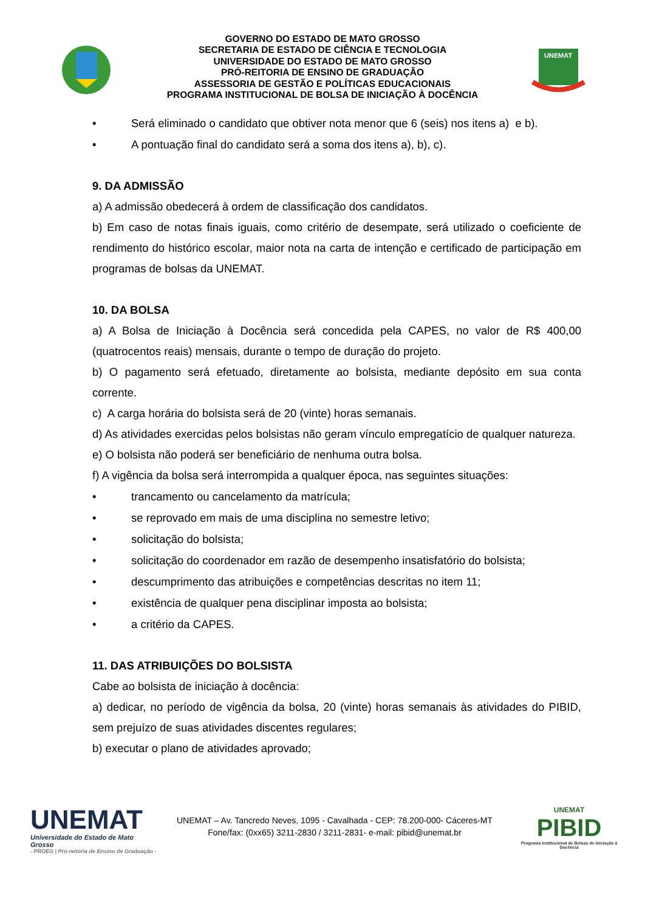GOVERNO DO ESTADO DE MATO GROSSO
SECRETARIA DE ESTADO DE CIÊNCIA E TECNOLOGIA
UNIVERSIDADE DO ESTADO DE MATO GROSSO
PRÓ-REITORIA DE ENSINO DE GRADUAÇÃO
ASSESSORIA DE GESTÃO E POLÍTICAS EDUCACIONAIS
PROGRAMA INSTITUCIONAL DE BOLSA DE INICIAÇÃO À DOCÊNCIA
UNEMAT
• Será eliminado o candidato que obtiver nota menor que 6 (seis) nos itens a) e b).
• A pontuação final do candidato será a soma dos itens a), b), c).
9. DA ADMISSÃO
a) A admissão obedecerá à ordem de classificação dos candidatos.
b) Em caso de notas finais iguais, como critério de desempate, será utilizado o coeficiente de rendimento do histórico escolar, maior nota na carta de intenção e certificado de participação em programas de bolsas da UNEMAT.
10. DA BOLSA
a) A Bolsa de Iniciação à Docência será concedida pela CAPES, no valor de R$ 400,00 (quatrocentos reais) mensais, durante o tempo de duração do projeto.
b) O pagamento será efetuado, diretamente ao bolsista, mediante depósito em sua conta corrente.
c) A carga horária do bolsista será de 20 (vinte) horas semanais.
d) As atividades exercidas pelos bolsistas não geram vínculo empregatício de qualquer natureza.
e) O bolsista não poderá ser beneficiário de nenhuma outra bolsa.
f) A vigência da bolsa será interrompida a qualquer época, nas seguintes situações:
• trancamento ou cancelamento da matrícula;
• se reprovado em mais de uma disciplina no semestre letivo;
• solicitação do bolsista;
• solicitação do coordenador em razão de desempenho insatisfatório do bolsista;
• descumprimento das atribuições e competências descritas no item 11;
• existência de qualquer pena disciplinar imposta ao bolsista;
• a critério da CAPES.
11. DAS ATRIBUIÇÕES DO BOLSISTA
Cabe ao bolsista de iniciação à docência:
a) dedicar, no período de vigência da bolsa, 20 (vinte) horas semanais às atividades do PIBID, sem prejuízo de suas atividades discentes regulares;
b) executar o plano de atividades aprovado;
UNEMAT
Universidade do Estado de Mato Grosso
- PROEG | Pró-reitoria de Ensino de Graduação -
UNEMAT – Av. Tancredo Neves, 1095 - Cavalhada - CEP: 78.200-000- Cáceres-MT
Fone/fax: (0xx65) 3211-2830 / 3211-2831- e-mail: pibid@unemat.br
UNEMAT
PIBID
Programa Institucional de Bolsas de Iniciação à Docência